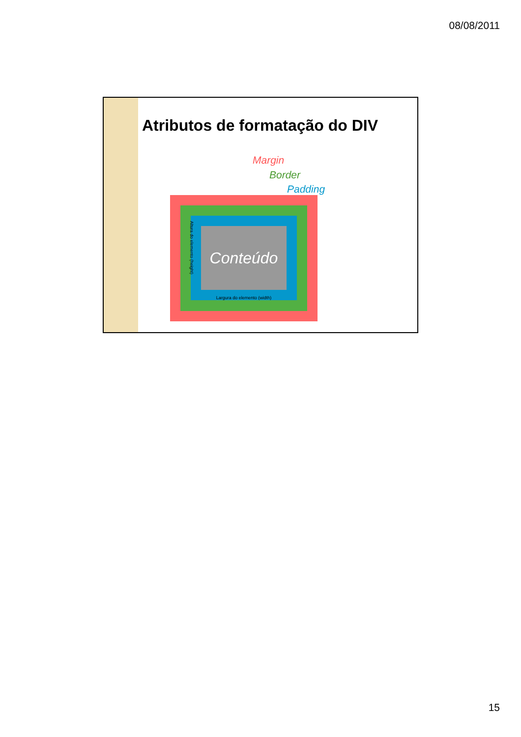08/08/2011
Atributos de formatação do DIV
Margin
Border
Padding
Conteúdo
Altura do elemento (height)
Largura do elemento (width)
15